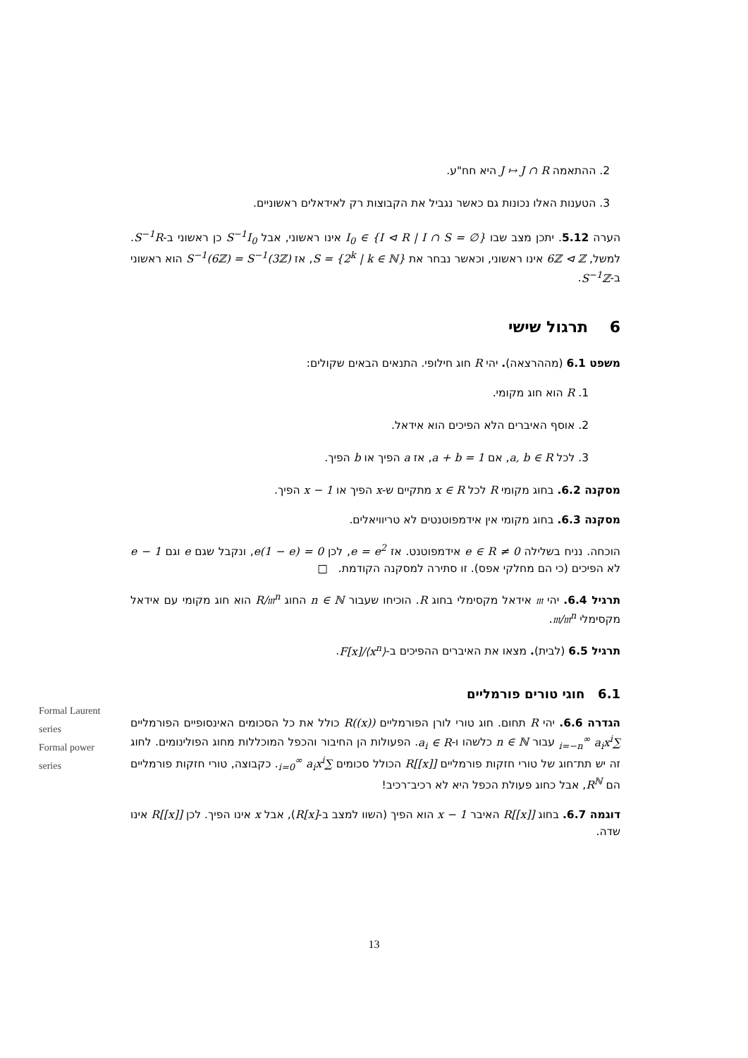2. ההתאמה J ↦ J ∩ R היא חח"ע.
3. הטענות האלו נכונות גם כאשר נגביל את הקבוצות רק לאידאלים ראשוניים.
הערה 5.12. יתכן מצב שבו I<sub>0</sub> ∈ {I ⊲ R | I ∩ S = ∅} אינו ראשוני, אבל S<sup>−1</sup>I<sub>0</sub> כן ראשוני ב-S<sup>−1</sup>R. למשל, 6ℤ ⊲ ℤ אינו ראשוני, וכאשר נבחר את S = {2<sup>k</sup> | k ∈ ℕ}, אז S<sup>−1</sup>(6ℤ) = S<sup>−1</sup>(3ℤ) הוא ראשוני ב-S<sup>−1</sup>ℤ.
6 תרגול שישי
משפט 6.1 (מההרצאה). יהי R חוג חילופי. התנאים הבאים שקולים:
1. R הוא חוג מקומי.
2. אוסף האיברים הלא הפיכים הוא אידאל.
3. לכל a, b ∈ R, אם a + b = 1, אז a הפיך או b הפיך.
מסקנה 6.2. בחוג מקומי R לכל x ∈ R מתקיים ש-x הפיך או 1 − x הפיך.
מסקנה 6.3. בחוג מקומי אין אידמפוטנטים לא טריוויאלים.
הוכחה. נניח בשלילה 0 ≠ e ∈ R אידמפוטנט. אז e = e<sup>2</sup>, לכן e(1 − e) = 0, ונקבל שגם e וגם 1 − e לא הפיכים (כי הם מחלקי אפס). זו סתירה למסקנה הקודמת. □
תרגיל 6.4. יהי 𝔪 אידאל מקסימלי בחוג R. הוכיחו שעבור n ∈ ℕ החוג R/𝔪<sup>n</sup> הוא חוג מקומי עם אידאל מקסימלי 𝔪/𝔪<sup>n</sup>.
תרגיל 6.5 (לבית). מצאו את האיברים ההפיכים ב-F[x]/⟨x<sup>n</sup>⟩.
6.1 חוגי טורים פורמליים
הגדרה 6.6. יהי R תחום. חוג טורי לורן הפורמליים R((x)) כולל את כל הסכומים האינסופיים הפורמליים ∑<sub>i=−n</sub><sup>∞</sup> a<sub>i</sub>x<sup>i</sup> עבור n ∈ ℕ כלשהו ו-a<sub>i</sub> ∈ R. הפעולות הן החיבור והכפל המוכללות מחוג הפולינומים. לחוג זה יש תת־חוג של טורי חזקות פורמליים R[[x]] הכולל סכומים ∑<sub>i=0</sub><sup>∞</sup> a<sub>i</sub>x<sup>i</sup>. כקבוצה, טורי חזקות פורמליים הם R<sup>ℕ</sup>, אבל כחוג פעולת הכפל היא לא רכיב־רכיב!
דוגמה 6.7. בחוג R[[x]] האיבר 1 − x הוא הפיך (השוו למצב ב-R[x]), אבל x אינו הפיך. לכן R[[x]] אינו שדה.
Formal Laurent series
Formal power series
13